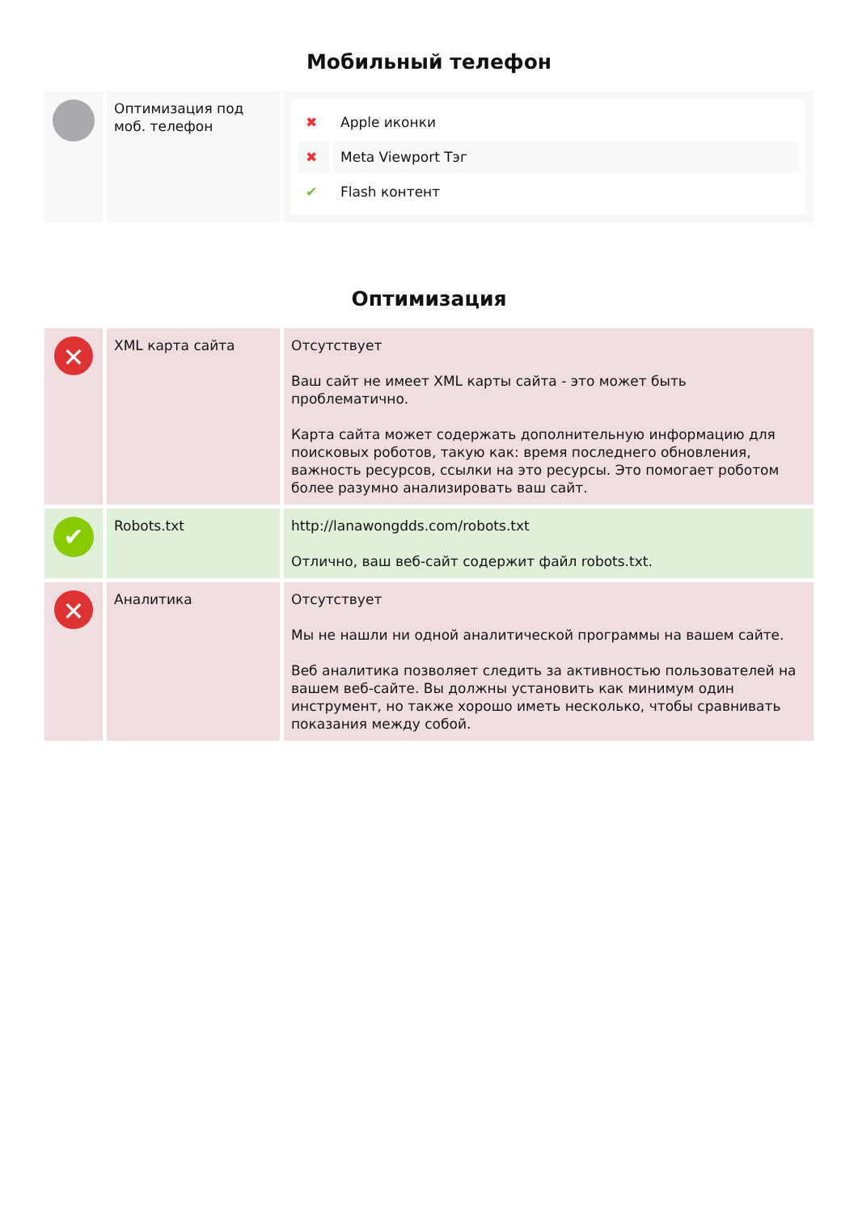Мобильный телефон
| | Оптимизация под моб. телефон | / ✖ / Apple иконки / / ✖ / Meta Viewport Тэг / / ✔ / Flash контент / |
Оптимизация
| ✕ | XML карта сайта | Отсутствует Ваш сайт не имеет XML карты сайта - это может быть проблематично. Карта сайта может содержать дополнительную информацию для поисковых роботов, такую как: время последнего обновления, важность ресурсов, ссылки на это ресурсы. Это помогает роботом более разумно анализировать ваш сайт. |
| ✔ | Robots.txt | http://lanawongdds.com/robots.txt Отлично, ваш веб-сайт содержит файл robots.txt. |
| ✕ | Аналитика | Отсутствует Мы не нашли ни одной аналитической программы на вашем сайте. Веб аналитика позволяет следить за активностью пользователей на вашем веб-сайте. Вы должны установить как минимум один инструмент, но также хорошо иметь несколько, чтобы сравнивать показания между собой. |